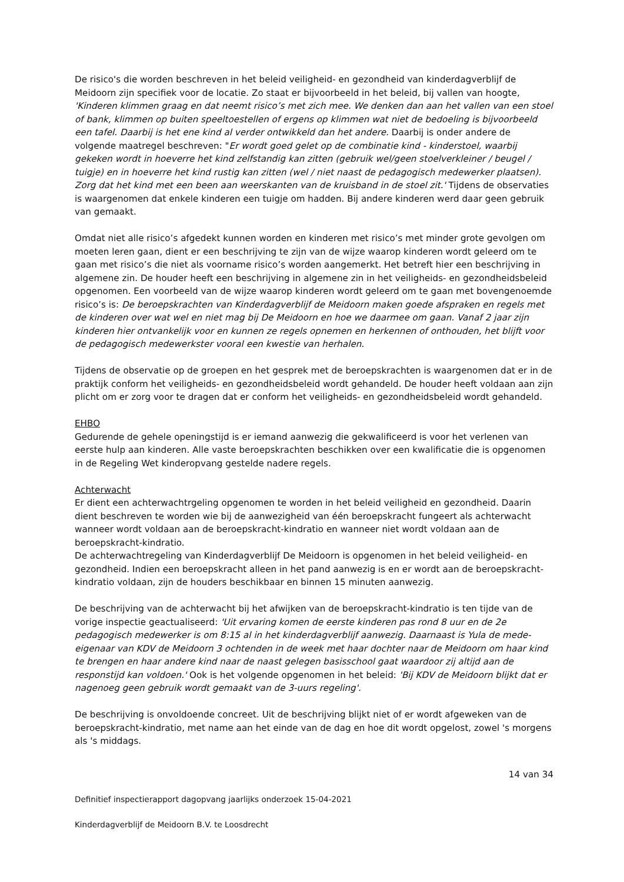De risico's die worden beschreven in het beleid veiligheid- en gezondheid van kinderdagverblijf de Meidoorn zijn specifiek voor de locatie. Zo staat er bijvoorbeeld in het beleid, bij vallen van hoogte, 'Kinderen klimmen graag en dat neemt risico’s met zich mee. We denken dan aan het vallen van een stoel of bank, klimmen op buiten speeltoestellen of ergens op klimmen wat niet de bedoeling is bijvoorbeeld een tafel. Daarbij is het ene kind al verder ontwikkeld dan het andere. Daarbij is onder andere de volgende maatregel beschreven: "Er wordt goed gelet op de combinatie kind - kinderstoel, waarbij gekeken wordt in hoeverre het kind zelfstandig kan zitten (gebruik wel/geen stoelverkleiner / beugel / tuigje) en in hoeverre het kind rustig kan zitten (wel / niet naast de pedagogisch medewerker plaatsen). Zorg dat het kind met een been aan weerskanten van de kruisband in de stoel zit.' Tijdens de observaties is waargenomen dat enkele kinderen een tuigje om hadden. Bij andere kinderen werd daar geen gebruik van gemaakt.
Omdat niet alle risico’s afgedekt kunnen worden en kinderen met risico’s met minder grote gevolgen om moeten leren gaan, dient er een beschrijving te zijn van de wijze waarop kinderen wordt geleerd om te gaan met risico’s die niet als voorname risico’s worden aangemerkt. Het betreft hier een beschrijving in algemene zin. De houder heeft een beschrijving in algemene zin in het veiligheids- en gezondheidsbeleid opgenomen. Een voorbeeld van de wijze waarop kinderen wordt geleerd om te gaan met bovengenoemde risico’s is: De beroepskrachten van Kinderdagverblijf de Meidoorn maken goede afspraken en regels met de kinderen over wat wel en niet mag bij De Meidoorn en hoe we daarmee om gaan. Vanaf 2 jaar zijn kinderen hier ontvankelijk voor en kunnen ze regels opnemen en herkennen of onthouden, het blijft voor de pedagogisch medewerkster vooral een kwestie van herhalen.
Tijdens de observatie op de groepen en het gesprek met de beroepskrachten is waargenomen dat er in de praktijk conform het veiligheids- en gezondheidsbeleid wordt gehandeld. De houder heeft voldaan aan zijn plicht om er zorg voor te dragen dat er conform het veiligheids- en gezondheidsbeleid wordt gehandeld.
EHBO
Gedurende de gehele openingstijd is er iemand aanwezig die gekwalificeerd is voor het verlenen van eerste hulp aan kinderen. Alle vaste beroepskrachten beschikken over een kwalificatie die is opgenomen in de Regeling Wet kinderopvang gestelde nadere regels.
Achterwacht
Er dient een achterwachtrgeling opgenomen te worden in het beleid veiligheid en gezondheid. Daarin dient beschreven te worden wie bij de aanwezigheid van één beroepskracht fungeert als achterwacht wanneer wordt voldaan aan de beroepskracht-kindratio en wanneer niet wordt voldaan aan de beroepskracht-kindratio.
De achterwachtregeling van Kinderdagverblijf De Meidoorn is opgenomen in het beleid veiligheid- en gezondheid. Indien een beroepskracht alleen in het pand aanwezig is en er wordt aan de beroepskracht-kindratio voldaan, zijn de houders beschikbaar en binnen 15 minuten aanwezig.
De beschrijving van de achterwacht bij het afwijken van de beroepskracht-kindratio is ten tijde van de vorige inspectie geactualiseerd: 'Uit ervaring komen de eerste kinderen pas rond 8 uur en de 2e pedagogisch medewerker is om 8:15 al in het kinderdagverblijf aanwezig. Daarnaast is Yula de mede-eigenaar van KDV de Meidoorn 3 ochtenden in de week met haar dochter naar de Meidoorn om haar kind te brengen en haar andere kind naar de naast gelegen basisschool gaat waardoor zij altijd aan de responstijd kan voldoen.' Ook is het volgende opgenomen in het beleid: 'Bij KDV de Meidoorn blijkt dat er nagenoeg geen gebruik wordt gemaakt van de 3-uurs regeling'.
De beschrijving is onvoldoende concreet. Uit de beschrijving blijkt niet of er wordt afgeweken van de beroepskracht-kindratio, met name aan het einde van de dag en hoe dit wordt opgelost, zowel 's morgens als 's middags.
14 van 34
Definitief inspectierapport dagopvang jaarlijks onderzoek 15-04-2021
Kinderdagverblijf de Meidoorn B.V. te Loosdrecht